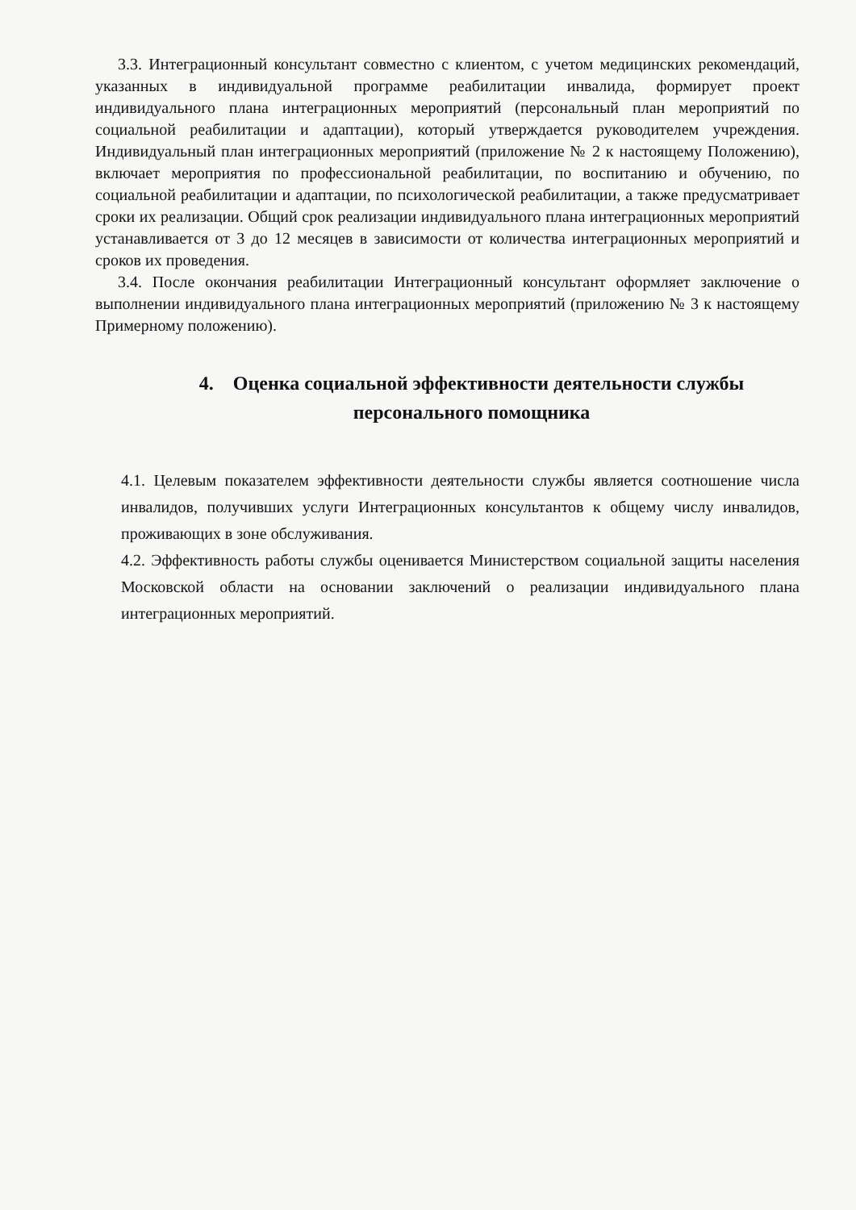3.3. Интеграционный консультант совместно с клиентом, с учетом медицинских рекомендаций, указанных в индивидуальной программе реабилитации инвалида, формирует проект индивидуального плана интеграционных мероприятий (персональный план мероприятий по социальной реабилитации и адаптации), который утверждается руководителем учреждения. Индивидуальный план интеграционных мероприятий (приложение № 2 к настоящему Положению), включает мероприятия по профессиональной реабилитации, по воспитанию и обучению, по социальной реабилитации и адаптации, по психологической реабилитации, а также предусматривает сроки их реализации. Общий срок реализации индивидуального плана интеграционных мероприятий устанавливается от 3 до 12 месяцев в зависимости от количества интеграционных мероприятий и сроков их проведения.
3.4. После окончания реабилитации Интеграционный консультант оформляет заключение о выполнении индивидуального плана интеграционных мероприятий (приложению № 3 к настоящему Примерному положению).
4. Оценка социальной эффективности деятельности службы
персонального помощника
4.1. Целевым показателем эффективности деятельности службы является соотношение числа инвалидов, получивших услуги Интеграционных консультантов к общему числу инвалидов, проживающих в зоне обслуживания.
4.2. Эффективность работы службы оценивается Министерством социальной защиты населения Московской области на основании заключений о реализации индивидуального плана интеграционных мероприятий.